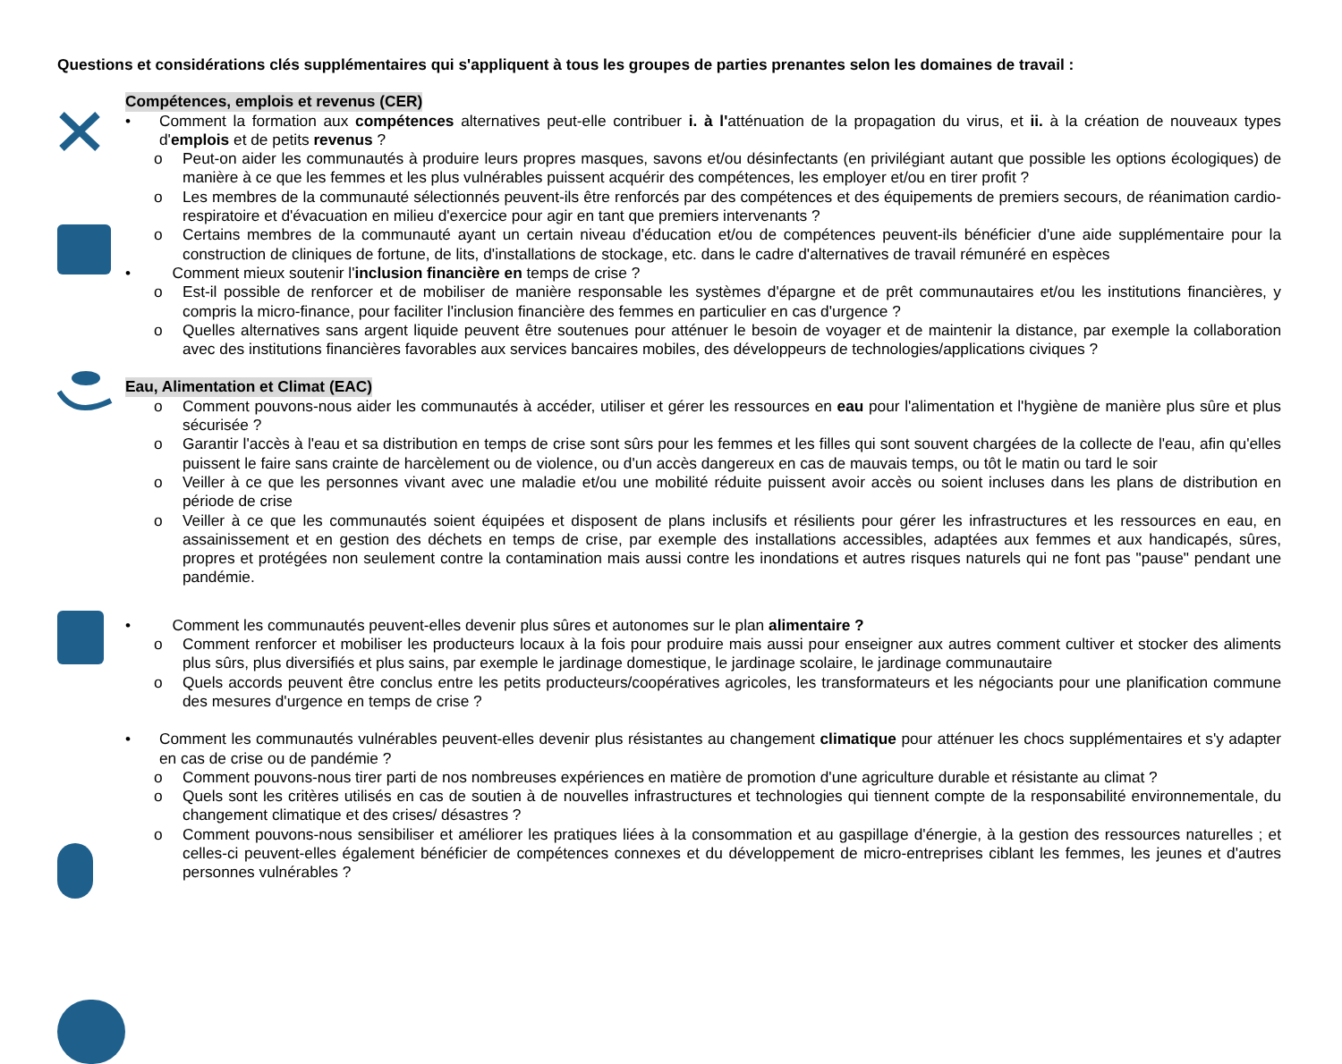Questions et considérations clés supplémentaires qui s'appliquent à tous les groupes de parties prenantes selon les domaines de travail :
Compétences, emplois et revenus (CER)
• Comment la formation aux compétences alternatives peut-elle contribuer i. à l'atténuation de la propagation du virus, et ii. à la création de nouveaux types d'emplois et de petits revenus ?
o Peut-on aider les communautés à produire leurs propres masques, savons et/ou désinfectants (en privilégiant autant que possible les options écologiques) de manière à ce que les femmes et les plus vulnérables puissent acquérir des compétences, les employer et/ou en tirer profit ?
o Les membres de la communauté sélectionnés peuvent-ils être renforcés par des compétences et des équipements de premiers secours, de réanimation cardio-respiratoire et d'évacuation en milieu d'exercice pour agir en tant que premiers intervenants ?
o Certains membres de la communauté ayant un certain niveau d'éducation et/ou de compétences peuvent-ils bénéficier d'une aide supplémentaire pour la construction de cliniques de fortune, de lits, d'installations de stockage, etc. dans le cadre d'alternatives de travail rémunéré en espèces
• Comment mieux soutenir l'inclusion financière en temps de crise ?
o Est-il possible de renforcer et de mobiliser de manière responsable les systèmes d'épargne et de prêt communautaires et/ou les institutions financières, y compris la micro-finance, pour faciliter l'inclusion financière des femmes en particulier en cas d'urgence ?
o Quelles alternatives sans argent liquide peuvent être soutenues pour atténuer le besoin de voyager et de maintenir la distance, par exemple la collaboration avec des institutions financières favorables aux services bancaires mobiles, des développeurs de technologies/applications civiques ?
Eau, Alimentation et Climat (EAC)
o Comment pouvons-nous aider les communautés à accéder, utiliser et gérer les ressources en eau pour l'alimentation et l'hygiène de manière plus sûre et plus sécurisée ?
o Garantir l'accès à l'eau et sa distribution en temps de crise sont sûrs pour les femmes et les filles qui sont souvent chargées de la collecte de l'eau, afin qu'elles puissent le faire sans crainte de harcèlement ou de violence, ou d'un accès dangereux en cas de mauvais temps, ou tôt le matin ou tard le soir
o Veiller à ce que les personnes vivant avec une maladie et/ou une mobilité réduite puissent avoir accès ou soient incluses dans les plans de distribution en période de crise
o Veiller à ce que les communautés soient équipées et disposent de plans inclusifs et résilients pour gérer les infrastructures et les ressources en eau, en assainissement et en gestion des déchets en temps de crise, par exemple des installations accessibles, adaptées aux femmes et aux handicapés, sûres, propres et protégées non seulement contre la contamination mais aussi contre les inondations et autres risques naturels qui ne font pas "pause" pendant une pandémie.
• Comment les communautés peuvent-elles devenir plus sûres et autonomes sur le plan alimentaire ?
o Comment renforcer et mobiliser les producteurs locaux à la fois pour produire mais aussi pour enseigner aux autres comment cultiver et stocker des aliments plus sûrs, plus diversifiés et plus sains, par exemple le jardinage domestique, le jardinage scolaire, le jardinage communautaire
o Quels accords peuvent être conclus entre les petits producteurs/coopératives agricoles, les transformateurs et les négociants pour une planification commune des mesures d'urgence en temps de crise ?
• Comment les communautés vulnérables peuvent-elles devenir plus résistantes au changement climatique pour atténuer les chocs supplémentaires et s'y adapter en cas de crise ou de pandémie ?
o Comment pouvons-nous tirer parti de nos nombreuses expériences en matière de promotion d'une agriculture durable et résistante au climat ?
o Quels sont les critères utilisés en cas de soutien à de nouvelles infrastructures et technologies qui tiennent compte de la responsabilité environnementale, du changement climatique et des crises/ désastres ?
o Comment pouvons-nous sensibiliser et améliorer les pratiques liées à la consommation et au gaspillage d'énergie, à la gestion des ressources naturelles ; et celles-ci peuvent-elles également bénéficier de compétences connexes et du développement de micro-entreprises ciblant les femmes, les jeunes et d'autres personnes vulnérables ?